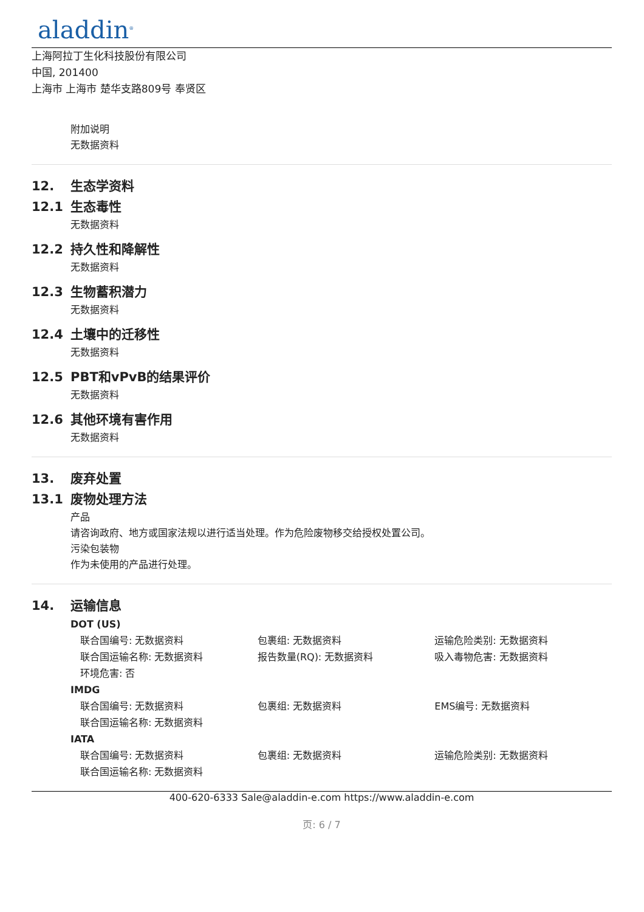aladdin<sup>®</sup>
上海阿拉丁生化科技股份有限公司
中国, 201400
上海市 上海市 楚华支路809号 奉贤区
附加说明
无数据资料
12. 生态学资料
12.1 生态毒性
无数据资料
12.2 持久性和降解性
无数据资料
12.3 生物蓄积潜力
无数据资料
12.4 土壤中的迁移性
无数据资料
12.5 PBT和vPvB的结果评价
无数据资料
12.6 其他环境有害作用
无数据资料
13. 废弃处置
13.1 废物处理方法
产品
请咨询政府、地方或国家法规以进行适当处理。作为危险废物移交给授权处置公司。
污染包装物
作为未使用的产品进行处理。
14. 运输信息
DOT (US)
联合国编号: 无数据资料 包裹组: 无数据资料 运输危险类别: 无数据资料
联合国运输名称: 无数据资料 报告数量(RQ): 无数据资料 吸入毒物危害: 无数据资料
环境危害: 否
IMDG
联合国编号: 无数据资料 包裹组: 无数据资料 EMS编号: 无数据资料
联合国运输名称: 无数据资料
IATA
联合国编号: 无数据资料 包裹组: 无数据资料 运输危险类别: 无数据资料
联合国运输名称: 无数据资料
400-620-6333 Sale@aladdin-e.com https://www.aladdin-e.com
页: 6 / 7